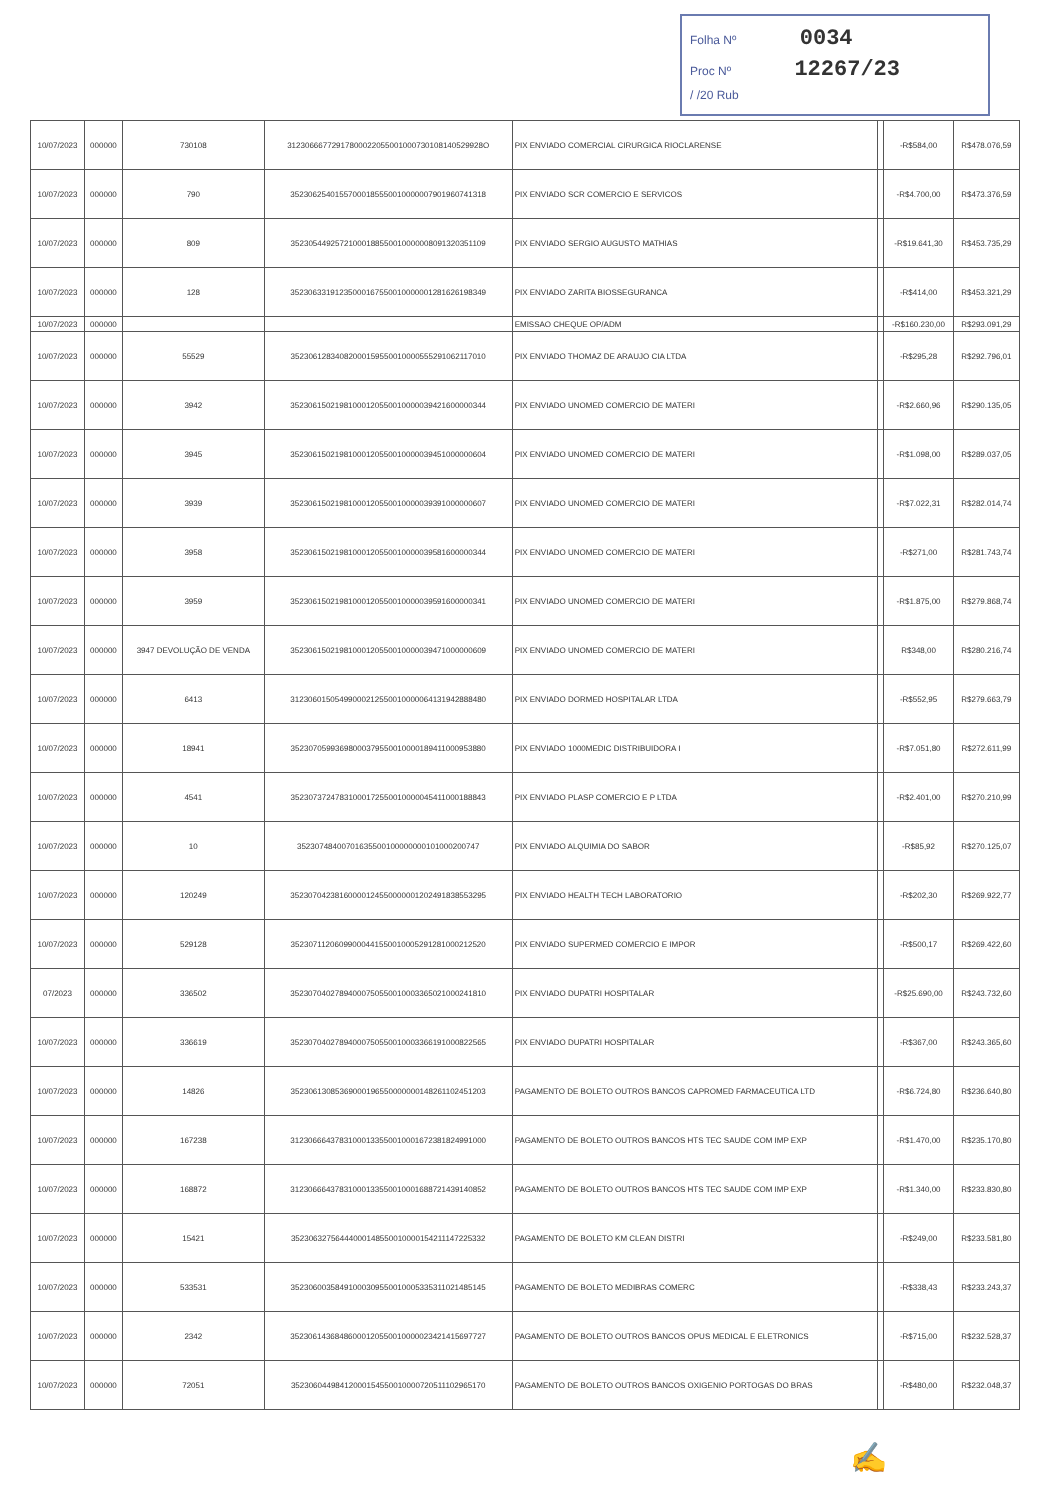Folha Nº 0034
Proc Nº 12267/23
/ /20 Rub
| 10/07/2023 | 000000 | 730108 | 31230666772917800022055001000730108140529928O | PIX ENVIADO COMERCIAL CIRURGICA RIOCLARENSE | | -R$584,00 | R$478.076,59 |
| 10/07/2023 | 000000 | 790 | 35230625401557000185550010000007901960741318 | PIX ENVIADO SCR COMERCIO E SERVICOS | | -R$4.700,00 | R$473.376,59 |
| 10/07/2023 | 000000 | 809 | 35230544925721000188550010000008091320351109 | PIX ENVIADO SERGIO AUGUSTO MATHIAS | | -R$19.641,30 | R$453.735,29 |
| 10/07/2023 | 000000 | 128 | 35230633191235000167550010000001281626198349 | PIX ENVIADO ZARITA BIOSSEGURANCA | | -R$414,00 | R$453.321,29 |
| 10/07/2023 | 000000 | | | EMISSAO CHEQUE OP/ADM | | -R$160.230,00 | R$293.091,29 |
| 10/07/2023 | 000000 | 55529 | 35230612834082000159550010000555291062117010 | PIX ENVIADO THOMAZ DE ARAUJO CIA LTDA | | -R$295,28 | R$292.796,01 |
| 10/07/2023 | 000000 | 3942 | 35230615021981000120550010000039421600000344 | PIX ENVIADO UNOMED COMERCIO DE MATERI | | -R$2.660,96 | R$290.135,05 |
| 10/07/2023 | 000000 | 3945 | 35230615021981000120550010000039451000000604 | PIX ENVIADO UNOMED COMERCIO DE MATERI | | -R$1.098,00 | R$289.037,05 |
| 10/07/2023 | 000000 | 3939 | 35230615021981000120550010000039391000000607 | PIX ENVIADO UNOMED COMERCIO DE MATERI | | -R$7.022,31 | R$282.014,74 |
| 10/07/2023 | 000000 | 3958 | 35230615021981000120550010000039581600000344 | PIX ENVIADO UNOMED COMERCIO DE MATERI | | -R$271,00 | R$281.743,74 |
| 10/07/2023 | 000000 | 3959 | 35230615021981000120550010000039591600000341 | PIX ENVIADO UNOMED COMERCIO DE MATERI | | -R$1.875,00 | R$279.868,74 |
| 10/07/2023 | 000000 | 3947 DEVOLUÇÃO DE VENDA | 35230615021981000120550010000039471000000609 | PIX ENVIADO UNOMED COMERCIO DE MATERI | | R$348,00 | R$280.216,74 |
| 10/07/2023 | 000000 | 6413 | 31230601505499000212550010000064131942888480 | PIX ENVIADO DORMED HOSPITALAR LTDA | | -R$552,95 | R$279.663,79 |
| 10/07/2023 | 000000 | 18941 | 35230705993698000379550010000189411000953880 | PIX ENVIADO 1000MEDIC DISTRIBUIDORA I | | -R$7.051,80 | R$272.611,99 |
| 10/07/2023 | 000000 | 4541 | 35230737247831000172550010000045411000188843 | PIX ENVIADO PLASP COMERCIO E P LTDA | | -R$2.401,00 | R$270.210,99 |
| 10/07/2023 | 000000 | 10 | 35230748400701635500100000000101000200747 | PIX ENVIADO ALQUIMIA DO SABOR | | -R$85,92 | R$270.125,07 |
| 10/07/2023 | 000000 | 120249 | 35230704238160000124550000001202491838553295 | PIX ENVIADO HEALTH TECH LABORATORIO | | -R$202,30 | R$269.922,77 |
| 10/07/2023 | 000000 | 529128 | 35230711206099000441550010005291281000212520 | PIX ENVIADO SUPERMED COMERCIO E IMPOR | | -R$500,17 | R$269.422,60 |
| 07/2023 | 000000 | 336502 | 35230704027894000750550010003365021000241810 | PIX ENVIADO DUPATRI HOSPITALAR | | -R$25.690,00 | R$243.732,60 |
| 10/07/2023 | 000000 | 336619 | 35230704027894000750550010003366191000822565 | PIX ENVIADO DUPATRI HOSPITALAR | | -R$367,00 | R$243.365,60 |
| 10/07/2023 | 000000 | 14826 | 35230613085369000196550000000148261102451203 | PAGAMENTO DE BOLETO OUTROS BANCOS CAPROMED FARMACEUTICA LTD | | -R$6.724,80 | R$236.640,80 |
| 10/07/2023 | 000000 | 167238 | 31230666437831000133550010001672381824991000 | PAGAMENTO DE BOLETO OUTROS BANCOS HTS TEC SAUDE COM IMP EXP | | -R$1.470,00 | R$235.170,80 |
| 10/07/2023 | 000000 | 168872 | 31230666437831000133550010001688721439140852 | PAGAMENTO DE BOLETO OUTROS BANCOS HTS TEC SAUDE COM IMP EXP | | -R$1.340,00 | R$233.830,80 |
| 10/07/2023 | 000000 | 15421 | 35230632756444000148550010000154211147225332 | PAGAMENTO DE BOLETO KM CLEAN DISTRI | | -R$249,00 | R$233.581,80 |
| 10/07/2023 | 000000 | 533531 | 35230600358491000309550010005335311021485145 | PAGAMENTO DE BOLETO MEDIBRAS COMERC | | -R$338,43 | R$233.243,37 |
| 10/07/2023 | 000000 | 2342 | 35230614368486000120550010000023421415697727 | PAGAMENTO DE BOLETO OUTROS BANCOS OPUS MEDICAL E ELETRONICS | | -R$715,00 | R$232.528,37 |
| 10/07/2023 | 000000 | 72051 | 35230604498412000154550010000720511102965170 | PAGAMENTO DE BOLETO OUTROS BANCOS OXIGENIO PORTOGAS DO BRAS | | -R$480,00 | R$232.048,37 |
✍